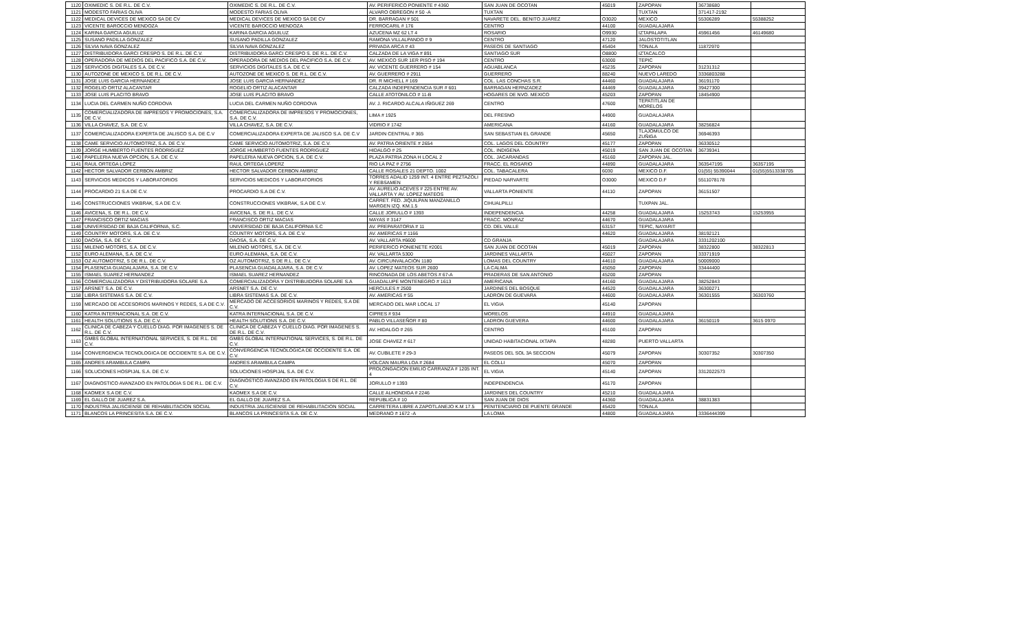| 1120 | OXIMEDIC S. DE R.L. DE C.V. | OXIMEDIC S. DE R.L. DE C.V. | AV. PERIFERICO PONIENTE # 4360 | SAN JUAN DE OCOTAN | 45019 | ZAPOPAN | 36738680 | |
| 1121 | MODESTO FARIAS OLIVA | MODESTO FARIAS OLIVA | ALVARO OBREGON # 50 -A | TUXTAN | | TUXTAN | 371417-2192 | |
| 1122 | MEDICAL DEVICES DE MEXICO SA DE CV | MEDICAL DEVICES DE MEXICO SA DE CV | DR. BARRAGAN # 501 | NAVARETE DEL. BENITO JUAREZ | O3020 | MEXICO | 55306289 | 55388252 |
| 1123 | VICENTE BAROCCIO MENDOZA | VICENTE BAROCCIO MENDOZA | FERROCARIL # 176 | CENTRO | 44100 | GUADALAJARA | | |
| 1124 | KARINA GARCIA AGUILUZ | KARINA GARCIA AGUILUZ | AZUCENA MZ 62 LT 4 | ROSARIO | O9930 | IZTAPALAPA | 45961456 | 46149680 |
| 1125 | SUSANO PADILLA GONZALEZ | SUSANO PADILLA GONZALEZ | RAMONA VILLALPANDO # 9 | CENTRO | 47120 | JALOSTOTITLAN | | |
| 1126 | SILVIA NAVA GONZALEZ | SILVIA NAVA GONZALEZ | PRIVADA ARCA # 43 | PASEOS DE SANTIAGO | 45404 | TONALA | 11872970 | |
| 1127 | DISTRIBUIDORA GARCI CRESPO S. DE R.L. DE C.V. | DISTRIBUIDORA GARCI CRESPO S. DE R.L. DE C.V. | CALZADA DE LA VIGA # 891 | SANTIAGO SUR | O8800 | IZTACALCO | | |
| 1128 | OPERADORA DE MEDIOS DEL PACIFICO S.A. DE C.V. | OPERADORA DE MEDIOS DEL PACIFICO S.A. DE C.V. | AV. MEXICO SUR 1ER PISO # 194 | CENTRO | 63000 | TEPIC | | |
| 1129 | SERVICIOS DIGITALES S.A. DE C.V. | SERVICIOS DIGITALES S.A. DE C.V. | AV. VICENTE GUERRERO # 154 | AGUABLANCA | 45235 | ZAPOPAN | 31231312 | |
| 1130 | AUTOZONE DE MEXICO S. DE R.L. DE C.V. | AUTOZONE DE MEXICO S. DE R.L. DE C.V. | AV. GUERRERO # 2911 | GUERRERO | 88240 | NUEVO LAREDO | 3336803288 | |
| 1131 | JOSE LUIS GARCIA HERNANDEZ | JOSE LUIS GARCIA HERNANDEZ | DR. R MICHELL # 169 | COL. LAS CONCHAS S.R. | 44460 | GUADALAJARA | 36191170 | |
| 1132 | ROGELIO ORTIZ ALACANTAR | ROGELIO ORTIZ ALACANTAR | CALZADA INDEPENDENCIA SUR # 601 | BARRAGAN HERNZADEZ | 44469 | GUADALAJARA | 39427300 | |
| 1133 | JOSE LUIS PLACITO BRAVO | JOSE LUIS PLACITO BRAVO | CALLE ATOTONILCO # 11-B | HOGARES DE NVO. MEXICO | 45203 | ZAPOPAN | 18454900 | |
| 1134 | LUCIA DEL CARMEN NUÑO CORDOVA | LUCIA DEL CARMEN NUÑO CORDOVA | AV. J. RICARDO ALCALA IÑIGUEZ 269 | CENTRO | 47600 | TEPATITLAN DE MORELOS | | |
| 1135 | COMERCIALIZADORA DE IMPRESOS Y PROMOCIONES, S.A. DE C.V. | COMERCIALIZADORA DE IMPRESOS Y PROMOCIONES, S.A. DE C.V. | LIMA # 1925 | DEL FRESNO | 44900 | GUADALAJARA | | |
| 1136 | VILLA CHAVEZ, S.A. DE C.V. | VILLA CHAVEZ, S.A. DE C.V. | VIDRIO # 1742 | AMERICANA | 44160 | GUADALAJARA | 38256824 | |
| 1137 | COMERCIALIZADORA EXPERTA DE JALISCO S.A. DE C.V | COMERCIALIZADORA EXPERTA DE JALISCO S.A. DE C.V | JARDIN CENTRAL # 365 | SAN SEBASTIAN EL GRANDE | 45650 | TLAJOMULCO DE ZUÑIGA | 36946393 | |
| 1138 | CAME SERVICIO AUTOMOTRIZ, S.A. DE C.V. | CAME SERVICIO AUTOMOTRIZ, S.A. DE C.V. | AV. PATRIA ORIENTE # 2654 | COL. LAGOS DEL COUNTRY | 45177 | ZAPOPAN | 36330512 | |
| 1139 | JORGE HUMBERTO FUENTES RODRIGUEZ | JORGE HUMBERTO FUENTES RODRIGUEZ | HIDALGO # 25 | COL. INDIGENA | 45019 | SAN JUAN DE OCOTAN | 36739341 | |
| 1140 | PAPELERIA NUEVA OPCION, S.A. DE C.V. | PAPELERIA NUEVA OPCION, S.A. DE C.V. | PLAZA PATRIA ZONA H LOCAL 2 | COL. JACARANDAS | 45160 | ZAPOPAN JAL. | | |
| 1141 | RAUL ORTEGA LOPEZ | RAUL ORTEGA LOPERZ | RIO LA PAZ # 2756 | FRACC. EL ROSARIO | 44890 | GUADALAJARA | 363547195 | 36357195 |
| 1142 | HECTOR SALVADOR CERBON AMBRIZ | HECTOR SALVADOR CERBON AMBRIZ | CALLE ROSALES 21 DEPTO. 1002 | COL. TABACALERA | 6030 | MEXICO D.F. | 01(55) 55390044 | 01(55)5513338705 |
| 1143 | SERVICIOS MEDICOS Y LABORATORIOS | SERVICIOS MEDICOS Y LABORATORIOS | TORRES ADALID 1259 INT. 4 ENTRE PEZTAZOLI Y REBSAMEN | PIEDAD NARVARTE | O3000 | MEXICO D.F | 5511078178 | |
| 1144 | PROCARDIO 21 S.A DE C.V. | PROCARDIO S.A DE C.V. | AV. AURELIO ACEVES # 225 ENTRE AV. VALLARTA Y AV. LOPEZ MATEOS | VALLARTA PONIENTE | 44110 | ZAPOPAN | 36151507 | |
| 1145 | CONSTRUCCIONES VIKBRAK, S.A DE C.V. | CONSTRUCCIONES VIKBRAK, S.A DE C.V. | CARRET. FED. JIQUILPAN MANZANILLO MARGEN IZQ. KM.1.5 | CIHUALPILLI | | TUXPAN JAL. | | |
| 1146 | AVICENA, S. DE R.L. DE C.V. | AVICENA, S. DE R.L. DE C.V. | CALLE JORULLO # 1393 | INDEPENDENCIA | 44258 | GUADALAJARA | 15253743 | 15253955 |
| 1147 | FRANCISCO ORTIZ MACIAS | FRANCISCO ORTIZ MACIAS | MAYAS # 3147 | FRACC. MONRAZ | 44670 | GUADALAJARA | | |
| 1148 | UNIVERSIDAD DE BAJA CALIFORNIA, S.C. | UNIVERSIDAD DE BAJA CALIFORNIA S.C | AV. PREPARATORIA # 11 | CD. DEL VALLE | 63157 | TEPIC, NAYARIT | | |
| 1149 | COUNTRY MOTORS, S.A. DE C.V. | COUNTRY MOTORS, S.A. DE C.V. | AV. AMERICAS # 1166 | | 44620 | GUADALAJARA | 38192121 | |
| 1150 | DAOSA, S.A. DE C.V. | DAOSA, S.A. DE C.V. | AV. VALLARTA #6600 | CD GRANJA | | GUADALAJARA | 3331202100 | |
| 1151 | MILENIO MOTORS, S.A. DE C.V. | MILENIO MOTORS, S.A. DE C.V. | PERIFERICO PONIENETE #2001 | SAN JUAN DE OCOTAN | 45019 | ZAPOPAN | 38322800 | 38322813 |
| 1152 | EURO ALEMANA, S.A. DE C.V. | EURO ALEMANA, S.A. DE C.V. | AV. VALLARTA 5300 | JARDINES VALLARTA | 45027 | ZAPOPAN | 33371919 | |
| 1153 | OZ AUTOMOTRIZ, S DE R.L. DE C.V. | OZ AUTOMOTRIZ, S DE R.L. DE C.V. | AV. CIRCUNVALACIÓN 1180 | LOMAS DEL COUNTRY | 44610 | GUADALAJARA | 50009000 | |
| 1154 | PLASENCIA GUADALAJARA, S.A. DE C.V. | PLASENCIA GUADALAJARA, S.A. DE C.V. | AV. LOPEZ MATEOS SUR 2600 | LA CALMA | 45050 | ZAPOPAN | 33444400 | |
| 1155 | ISMAEL SUAREZ HERNANDEZ | ISMAEL SUAREZ HERNANDEZ | RINCONADA DE LOS ABETOS # 67-A | PRADERAS DE SAN ANTONIO | 45200 | ZAPOPAN | | |
| 1156 | COMERCIALIZADORA Y DISTRIBUIDORA SOLARE S.A | COMERCIALIZADORA Y DISTRIBUIDORA SOLARE S.A | GUADALUPE MONTENEGRO # 1613 | AMERICANA | 44160 | GUADALAJARA | 38252843 | |
| 1157 | ARSNET S.A. DE C.V. | ARSNET S.A. DE C.V. | HERCULES # 2500 | JARDINES DEL BOSQUE | 44520 | GUADALAJARA | 36300271 | |
| 1158 | LIBRA SISTEMAS S.A. DE C.V. | LIBRA SISTEMAS S.A. DE C.V. | AV. AMERICAS # 55 | LADRON DE GUEVARA | 44600 | GUADALAJARA | 36301555 | 36303760 |
| 1159 | MERCADO DE ACCESORIOS MARINOS Y REDES, S.A DE C.V. | MERCADO DE ACCESORIOS MARINOS Y REDES, S.A DE C.V. | MERCADO DEL MAR LOCAL 17 | EL VIGIA | 45140 | ZAPOPAN | | |
| 1160 | KATRA INTERNACIONAL S.A. DE C.V. | KATRA INTERNACIONAL S.A. DE C.V. | CIPRES # 934 | MORELOS | 44910 | GUADALAJARA | | |
| 1161 | HEALTH SOLUTIONS S.A. DE C.V. | HEALTH SOLUTIONS S.A. DE C.V. | PABLO VILLASEÑOR # 80 | LADRON GUEVERA | 44600 | GUADALAJARA | 36150119 | 3615 0970 |
| 1162 | CLINICA DE CABEZA Y CUELLO DIAG. POR IMAGENES S. DE R.L. DE C.V. | CLINICA DE CABEZA Y CUELLO DIAG. POR IMAGENES S. DE R.L. DE C.V. | AV. HIDALGO # 265 | CENTRO | 45100 | ZAPOPAN | | |
| 1163 | GMBS GLOBAL INTERNATIONAL SERVICES, S. DE R.L. DE C.V. | GMBS GLOBAL INTERNATIONAL SERVICES, S. DE R.L. DE C.V. | JOSE CHAVEZ # 617 | UNIDAD HABITACIONAL IXTAPA | 48280 | PUERTO VALLARTA | | |
| 1164 | CONVERGENCIA TECNOLOGICA DE OCCIDENTE S.A. DE C.V. | CONVERGENCIA TECNOLOGICA DE OCCIDENTE S.A. DE C.V. | AV. CUBILETE # 29-3 | PASEOS DEL SOL 3A SECCION | 45079 | ZAPOPAN | 30307352 | 30307350 |
| 1165 | ANDRES ARAMBULA CAMPA | ANDRES ARAMBULA CAMPA | VOLCAN MAURA LOA # 2684 | EL COLLI | 45070 | ZAPOPAN | | |
| 1166 | SOLUCIONES HOSPIJAL S.A. DE C.V. | SOLUCIONES HOSPIJAL S.A. DE C.V. | PROLONGACION EMILIO CARRANZA # 1205 INT. 4 | EL VIGIA | 45140 | ZAPOPAN | 3312022573 | |
| 1167 | DIAGNOSTICO AVANZADO EN PATOLOGIA S DE R.L. DE C.V. | DIAGNOSTICO AVANZADO EN PATOLOGIA S DE R.L. DE C.V. | JORULLO # 1393 | INDEPENDENCIA | 45170 | ZAPOPAN | | |
| 1168 | KAOMEX S.A DE C.V. | KAOMEX S.A DE C.V. | CALLE ALHONDIGA # 2246 | JARDINES DEL COUNTRY | 45210 | GUADALAJARA | | |
| 1169 | EL GALLO DE JUAREZ S.A. | EL GALLO DE JUAREZ S.A. | REPUBLICA # 10 | SAN JUAN DE DIOS | 44360 | GUADALAJARA | 38831383 | |
| 1170 | INDUSTRIA JALISCIENSE DE REHABILITACION SOCIAL | INDUSTRIA JALISCIENSE DE REHABILITACION SOCIAL | CARRETERA LIBRE A ZAPOTLANEJO K.M 17.5 | PENITENCIARIO DE PUENTE GRANDE | 45420 | TONALA | | |
| 1171 | BLANCOS LA PRINCESITA S.A. DE C.V. | BLANCOS LA PRINCESITA S.A. DE C.V. | MEDRANO # 1672 -A | LA LOMA | 44800 | GUADALAJARA | 3336444399 | |